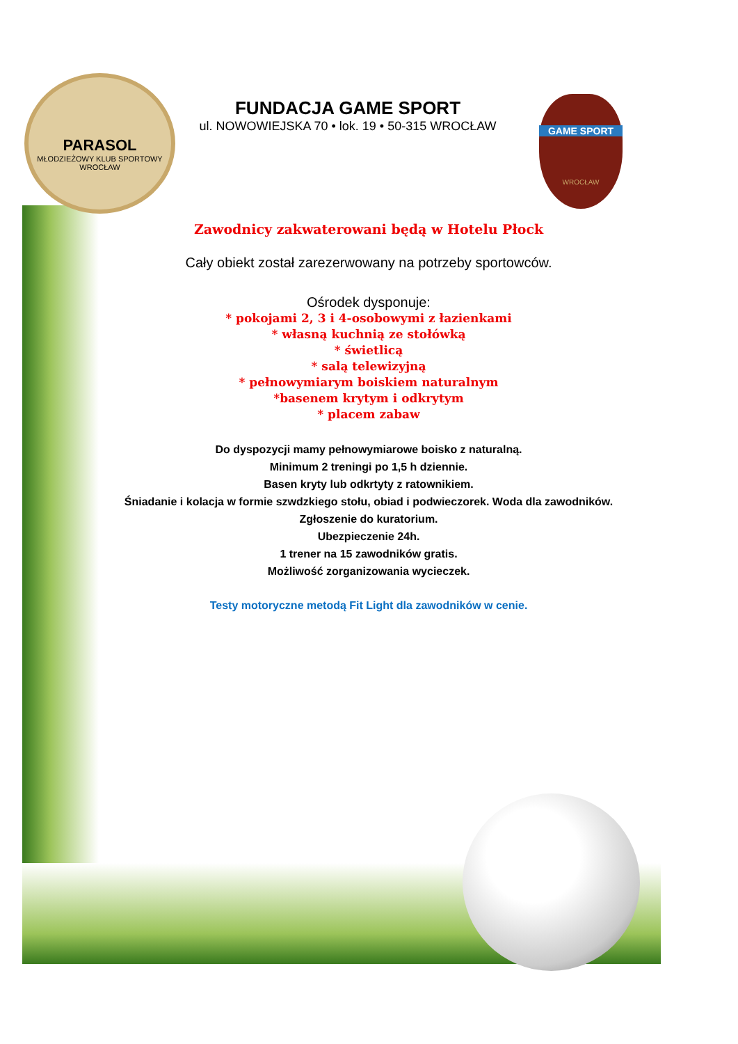PARASOL
MŁODZIEŻOWY KLUB SPORTOWY WROCŁAW
GAME SPORT
WROCŁAW
FUNDACJA GAME SPORT
ul. NOWOWIEJSKA 70 • lok. 19 • 50-315 WROCŁAW
Zawodnicy zakwaterowani będą w Hotelu Płock
Cały obiekt został zarezerwowany na potrzeby sportowców.
Ośrodek dysponuje:
* pokojami 2, 3 i 4-osobowymi z łazienkami
* własną kuchnią ze stołówką
* świetlicą
* salą telewizyjną
* pełnowymiarym boiskiem naturalnym
*basenem krytym i odkrytym
* placem zabaw
Do dyspozycji mamy pełnowymiarowe boisko z naturalną.
Minimum 2 treningi po 1,5 h dziennie.
Basen kryty lub odkrtyty z ratownikiem.
Śniadanie i kolacja w formie szwdzkiego stołu, obiad i podwieczorek. Woda dla zawodników.
Zgłoszenie do kuratorium.
Ubezpieczenie 24h.
1 trener na 15 zawodników gratis.
Możliwość zorganizowania wycieczek.
Testy motoryczne metodą Fit Light dla zawodników w cenie.